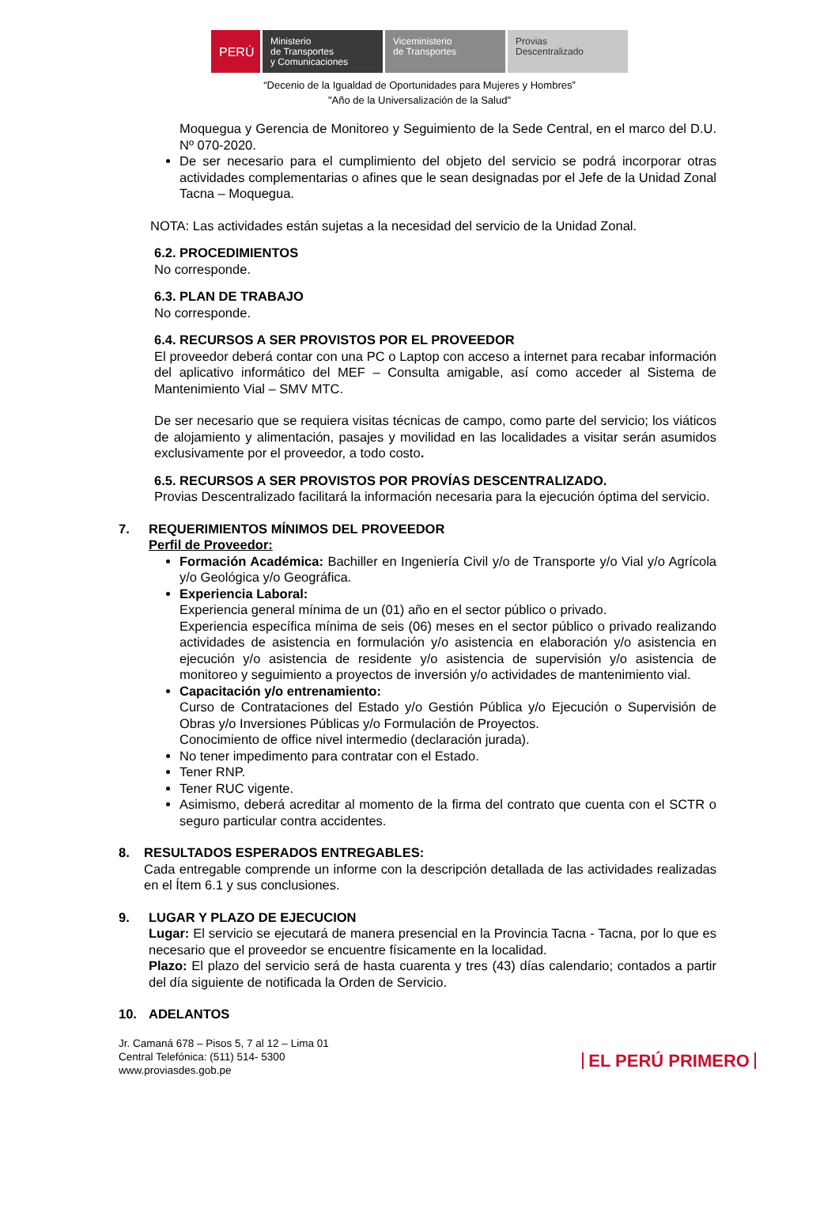PERÚ Ministerio
de Transportes
y Comunicaciones
Viceministerio
de Transportes
Provias
Descentralizado
“Decenio de la Igualdad de Oportunidades para Mujeres y Hombres”
"Año de la Universalización de la Salud"
Moquegua y Gerencia de Monitoreo y Seguimiento de la Sede Central, en el marco del D.U. Nº 070-2020.
De ser necesario para el cumplimiento del objeto del servicio se podrá incorporar otras actividades complementarias o afines que le sean designadas por el Jefe de la Unidad Zonal Tacna – Moquegua.
NOTA: Las actividades están sujetas a la necesidad del servicio de la Unidad Zonal.
6.2. PROCEDIMIENTOS
No corresponde.
6.3. PLAN DE TRABAJO
No corresponde.
6.4. RECURSOS A SER PROVISTOS POR EL PROVEEDOR
El proveedor deberá contar con una PC o Laptop con acceso a internet para recabar información del aplicativo informático del MEF – Consulta amigable, así como acceder al Sistema de Mantenimiento Vial – SMV MTC.
De ser necesario que se requiera visitas técnicas de campo, como parte del servicio; los viáticos de alojamiento y alimentación, pasajes y movilidad en las localidades a visitar serán asumidos exclusivamente por el proveedor, a todo costo.
6.5. RECURSOS A SER PROVISTOS POR PROVÍAS DESCENTRALIZADO.
Provias Descentralizado facilitará la información necesaria para la ejecución óptima del servicio.
7. REQUERIMIENTOS MÍNIMOS DEL PROVEEDOR
Perfil de Proveedor:
Formación Académica: Bachiller en Ingeniería Civil y/o de Transporte y/o Vial y/o Agrícola y/o Geológica y/o Geográfica.
Experiencia Laboral:
Experiencia general mínima de un (01) año en el sector público o privado.
Experiencia específica mínima de seis (06) meses en el sector público o privado realizando actividades de asistencia en formulación y/o asistencia en elaboración y/o asistencia en ejecución y/o asistencia de residente y/o asistencia de supervisión y/o asistencia de monitoreo y seguimiento a proyectos de inversión y/o actividades de mantenimiento vial.
Capacitación y/o entrenamiento:
Curso de Contrataciones del Estado y/o Gestión Pública y/o Ejecución o Supervisión de Obras y/o Inversiones Públicas y/o Formulación de Proyectos.
Conocimiento de office nivel intermedio (declaración jurada).
No tener impedimento para contratar con el Estado.
Tener RNP.
Tener RUC vigente.
Asimismo, deberá acreditar al momento de la firma del contrato que cuenta con el SCTR o seguro particular contra accidentes.
8. RESULTADOS ESPERADOS ENTREGABLES:
Cada entregable comprende un informe con la descripción detallada de las actividades realizadas en el Ítem 6.1 y sus conclusiones.
9. LUGAR Y PLAZO DE EJECUCION
Lugar: El servicio se ejecutará de manera presencial en la Provincia Tacna - Tacna, por lo que es necesario que el proveedor se encuentre físicamente en la localidad.
Plazo: El plazo del servicio será de hasta cuarenta y tres (43) días calendario; contados a partir del día siguiente de notificada la Orden de Servicio.
10. ADELANTOS
Jr. Camaná 678 – Pisos 5, 7 al 12 – Lima 01
Central Telefónica: (511) 514- 5300
www.proviasdes.gob.pe
EL PERÚ PRIMERO